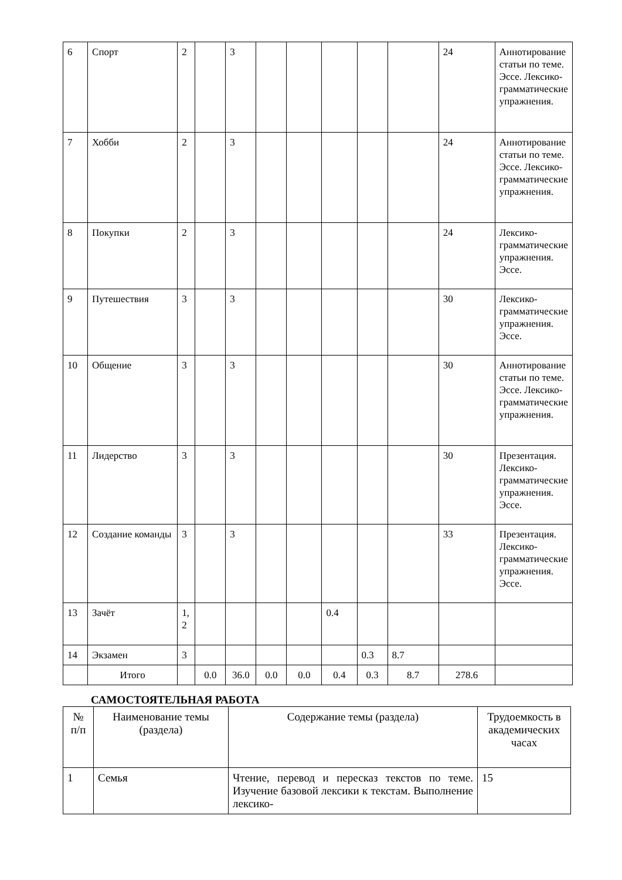| 6 | Спорт | 2 | | 3 | | | | | | 24 | Аннотирование статьи по теме. Эссе. Лексико-грамматические упражнения. |
| 7 | Хобби | 2 | | 3 | | | | | | 24 | Аннотирование статьи по теме. Эссе. Лексико-грамматические упражнения. |
| 8 | Покупки | 2 | | 3 | | | | | | 24 | Лексико-грамматические упражнения. Эссе. |
| 9 | Путешествия | 3 | | 3 | | | | | | 30 | Лексико-грамматические упражнения. Эссе. |
| 10 | Общение | 3 | | 3 | | | | | | 30 | Аннотирование статьи по теме. Эссе. Лексико-грамматические упражнения. |
| 11 | Лидерство | 3 | | 3 | | | | | | 30 | Презентация. Лексико-грамматические упражнения. Эссе. |
| 12 | Создание команды | 3 | | 3 | | | | | | 33 | Презентация. Лексико-грамматические упражнения. Эссе. |
| 13 | Зачёт | 1, 2 | | | | | 0.4 | | | | |
| 14 | Экзамен | 3 | | | | | | 0.3 | 8.7 | | |
| | Итого | | 0.0 | 36.0 | 0.0 | 0.0 | 0.4 | 0.3 | 8.7 | 278.6 | |
САМОСТОЯТЕЛЬНАЯ РАБОТА
| № п/п | Наименование темы (раздела) | Содержание темы (раздела) | Трудоемкость в академических часах |
| --- | --- | --- | --- |
| 1 | Семья | Чтение, перевод и пересказ текстов по теме. Изучение базовой лексики к текстам. Выполнение лексико- | 15 |